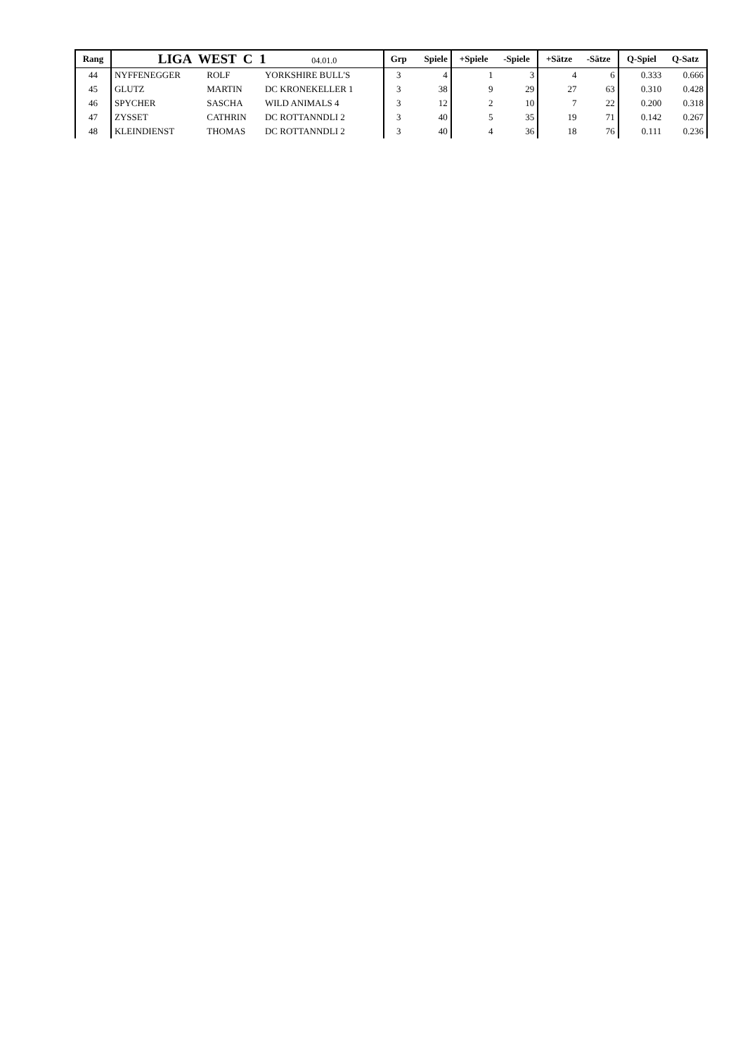| Rang | LIGA WEST C 1 04.01.0 | | | Grp | Spiele | +Spiele | -Spiele | +Sätze | -Sätze | Q-Spiel | Q-Satz |
| --- | --- | --- | --- | --- | --- | --- | --- | --- | --- | --- | --- |
| 44 | NYFFENEGGER | ROLF | YORKSHIRE BULL'S | 3 | 4 | 1 | 3 | 4 | 6 | 0.333 | 0.666 |
| 45 | GLUTZ | MARTIN | DC KRONEKELLER 1 | 3 | 38 | 9 | 29 | 27 | 63 | 0.310 | 0.428 |
| 46 | SPYCHER | SASCHA | WILD ANIMALS 4 | 3 | 12 | 2 | 10 | 7 | 22 | 0.200 | 0.318 |
| 47 | ZYSSET | CATHRIN | DC ROTTANNDLI 2 | 3 | 40 | 5 | 35 | 19 | 71 | 0.142 | 0.267 |
| 48 | KLEINDIENST | THOMAS | DC ROTTANNDLI 2 | 3 | 40 | 4 | 36 | 18 | 76 | 0.111 | 0.236 |